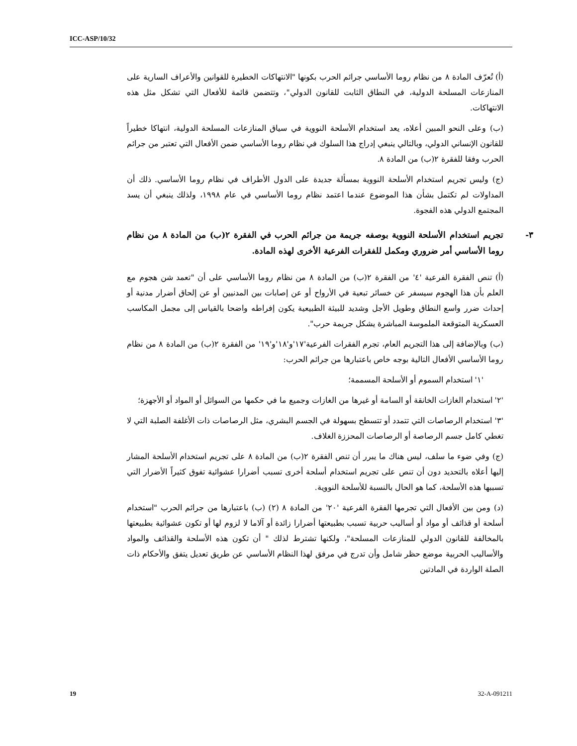ICC-ASP/10/32
(أ) تُعرّف المادة ٨ من نظام روما الأساسي جرائم الحرب بكونها "الانتهاكات الخطيرة للقوانين والأعراف السارية على المنازعات المسلحة الدولية، في النطاق الثابت للقانون الدولي"، وتتضمن قائمة للأفعال التي تشكل مثل هذه الانتهاكات.
(ب) وعلى النحو المبين أعلاه، يعد استخدام الأسلحة النووية في سياق المنازعات المسلحة الدولية، انتهاكا خطيراً للقانون الإنساني الدولي، وبالتالي ينبغي إدراج هذا السلوك في نظام روما الأساسي ضمن الأفعال التي تعتبر من جرائم الحرب وفقا للفقرة ٢(ب) من المادة ٨.
(ج) وليس تجريم استخدام الأسلحة النووية بمسألة جديدة على الدول الأطراف في نظام روما الأساسي. ذلك أن المداولات لم تكتمل بشأن هذا الموضوع عندما اعتمد نظام روما الأساسي في عام ١٩٩٨، ولذلك ينبغي أن يسد المجتمع الدولي هذه الفجوة.
٣- تجريم استخدام الأسلحة النووية بوصفه جريمة من جرائم الحرب في الفقرة ٢(ب) من المادة ٨ من نظام روما الأساسي أمر ضروري ومكمل للفقرات الفرعية الأخرى لهذه المادة.
(أ) تنص الفقرة الفرعية '٤' من الفقرة ٢(ب) من المادة ٨ من نظام روما الأساسي على أن "تعمد شن هجوم مع العلم بأن هذا الهجوم سيسفر عن خسائر تبعية في الأرواح أو عن إصابات بين المدنيين أو عن إلحاق أضرار مدنية أو إحداث ضرر واسع النطاق وطويل الأجل وشديد للبيئة الطبيعية يكون إفراطه واضحا بالقياس إلى مجمل المكاسب العسكرية المتوقعة الملموسة المباشرة يشكل جريمة حرب".
(ب) وبالإضافة إلى هذا التجريم العام، تجرم الفقرات الفرعية'١٧'و'١٨'و'١٩' من الفقرة ٢(ب) من المادة ٨ من نظام روما الأساسي الأفعال التالية بوجه خاص باعتبارها من جرائم الحرب:
'١' استخدام السموم أو الأسلحة المسممة؛
'٢' استخدام الغازات الخانقة أو السامة أو غيرها من الغازات وجميع ما في حكمها من السوائل أو المواد أو الأجهزة؛
'٣' استخدام الرصاصات التي تتمدد أو تتسطح بسهولة في الجسم البشري، مثل الرصاصات ذات الأغلفة الصلبة التي لا تغطي كامل جسم الرصاصة أو الرصاصات المحززة الغلاف.
(ج) وفي ضوء ما سلف، ليس هناك ما يبرر أن تنص الفقرة ٢(ب) من المادة ٨ على تجريم استخدام الأسلحة المشار إليها أعلاه بالتحديد دون أن تنص على تجريم استخدام أسلحة أخرى تسبب أضرارا عشوائية تفوق كثيراً الأضرار التي تسببها هذه الأسلحة، كما هو الحال بالنسبة للأسلحة النووية.
(د) ومن بين الأفعال التي تجرمها الفقرة الفرعية '٢٠' من المادة ٨ (٢) (ب) باعتبارها من جرائم الحرب "استخدام أسلحة أو قذائف أو مواد أو أساليب حربية تسبب بطبيعتها أضرارا زائدة أو آلاما لا لزوم لها أو تكون عشوائية بطبيعتها بالمخالفة للقانون الدولي للمنازعات المسلحة"، ولكنها تشترط لذلك " أن تكون هذه الأسلحة والقذائف والمواد والأساليب الحربية موضع حظر شامل وأن تدرج في مرفق لهذا النظام الأساسي عن طريق تعديل يتفق والأحكام ذات الصلة الواردة في المادتين
19 32-A-091211